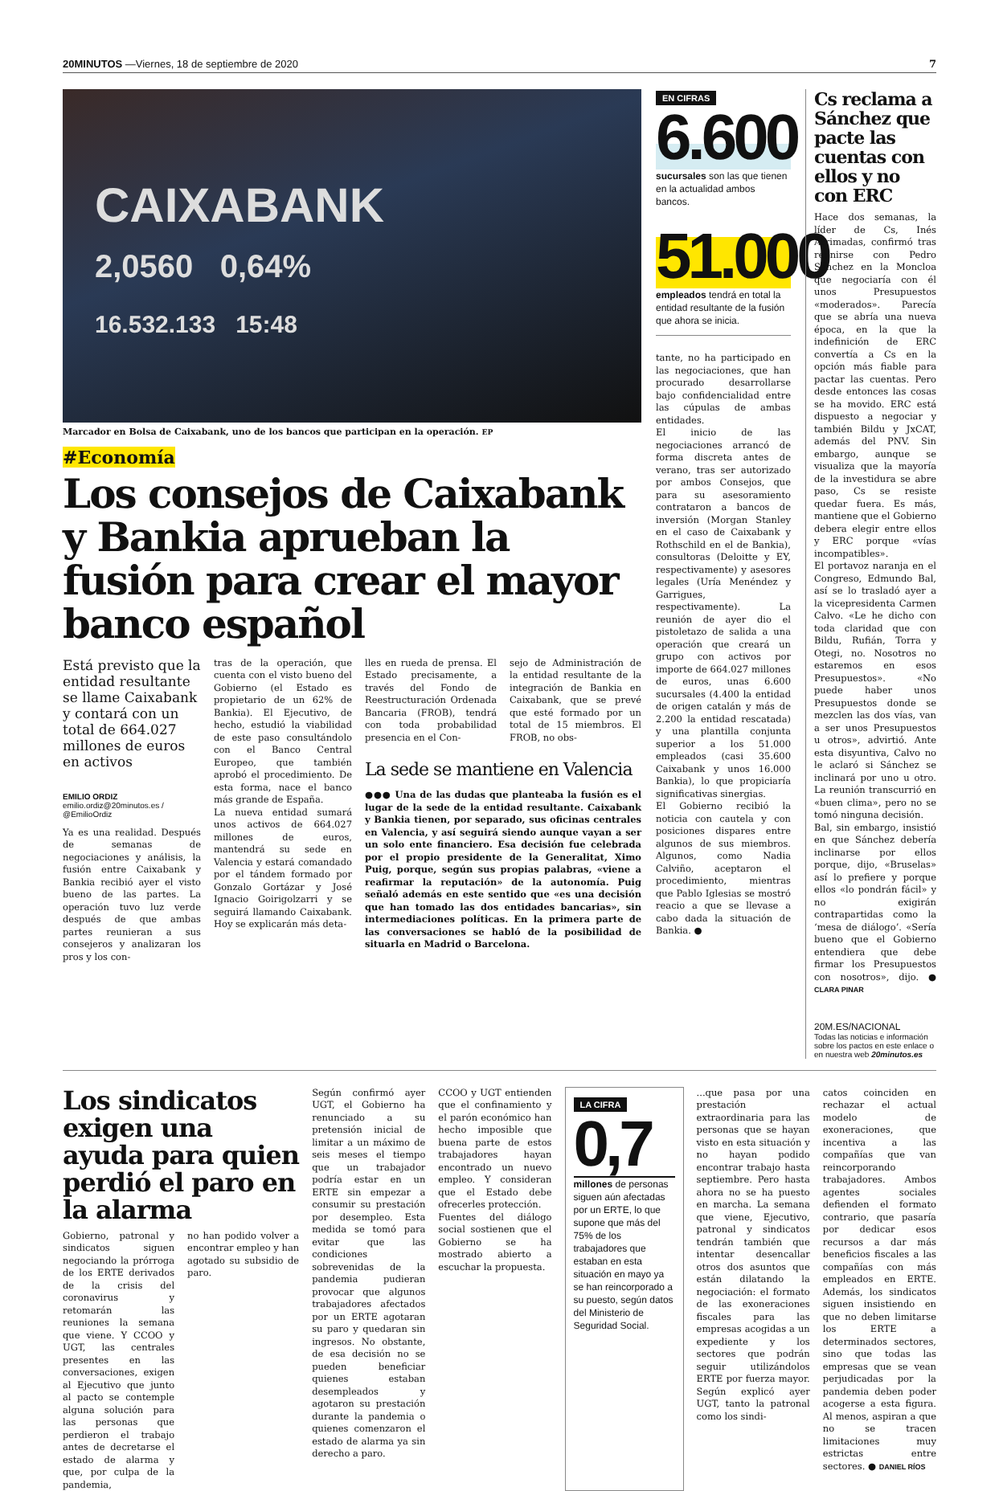20MINUTOS —Viernes, 18 de septiembre de 2020 7
CAIXABANK
2,0560 0,64%
16.532.133 15:48
Marcador en Bolsa de Caixabank, uno de los bancos que participan en la operación. EP
#Economía
Los consejos de Caixabank y Bankia aprueban la fusión para crear el mayor banco español
Está previsto que la entidad resultante se llame Caixabank y contará con un total de 664.027 millones de euros en activos
EMILIO ORDIZ
emilio.ordiz@20minutos.es / @EmilioOrdiz
Ya es una realidad. Después de semanas de negociaciones y análisis, la fusión entre Caixabank y Bankia recibió ayer el visto bueno de las partes. La operación tuvo luz verde después de que ambas partes reunieran a sus consejeros y analizaran los pros y los con-
tras de la operación, que cuenta con el visto bueno del Gobierno (el Estado es propietario de un 62% de Bankia). El Ejecutivo, de hecho, estudió la viabilidad de este paso consultándolo con el Banco Central Europeo, que también aprobó el procedimiento. De esta forma, nace el banco más grande de España.
La nueva entidad sumará unos activos de 664.027 millones de euros, mantendrá su sede en Valencia y estará comandado por el tándem formado por Gonzalo Gortázar y José Ignacio Goirigolzarri y se seguirá llamando Caixabank. Hoy se explicarán más deta-
lles en rueda de prensa. El Estado precisamente, a través del Fondo de Reestructuración Ordenada Bancaria (FROB), tendrá con toda probabilidad presencia en el Con-
sejo de Administración de la entidad resultante de la integración de Bankia en Caixabank, que se prevé que esté formado por un total de 15 miembros. El FROB, no obs-
La sede se mantiene en Valencia
●●● Una de las dudas que planteaba la fusión es el lugar de la sede de la entidad resultante. Caixabank y Bankia tienen, por separado, sus oficinas centrales en Valencia, y así seguirá siendo aunque vayan a ser un solo ente financiero. Esa decisión fue celebrada por el propio presidente de la Generalitat, Ximo Puig, porque, según sus propias palabras, «viene a reafirmar la reputación» de la autonomía. Puig señaló además en este sentido que «es una decisión que han tomado las dos entidades bancarias», sin intermediaciones políticas. En la primera parte de las conversaciones se habló de la posibilidad de situarla en Madrid o Barcelona.
EN CIFRAS
6.600
sucursales son las que tienen en la actualidad ambos bancos.
51.000
empleados tendrá en total la entidad resultante de la fusión que ahora se inicia.
tante, no ha participado en las negociaciones, que han procurado desarrollarse bajo confidencialidad entre las cúpulas de ambas entidades.
El inicio de las negociaciones arrancó de forma discreta antes de verano, tras ser autorizado por ambos Consejos, que para su asesoramiento contrataron a bancos de inversión (Morgan Stanley en el caso de Caixabank y Rothschild en el de Bankia), consultoras (Deloitte y EY, respectivamente) y asesores legales (Uría Menéndez y Garrigues, respectivamente). La reunión de ayer dio el pistoletazo de salida a una operación que creará un grupo con activos por importe de 664.027 millones de euros, unas 6.600 sucursales (4.400 la entidad de origen catalán y más de 2.200 la entidad rescatada) y una plantilla conjunta superior a los 51.000 empleados (casi 35.600 Caixabank y unos 16.000 Bankia), lo que propiciaría significativas sinergias.
El Gobierno recibió la noticia con cautela y con posiciones dispares entre algunos de sus miembros. Algunos, como Nadia Calviño, aceptaron el procedimiento, mientras que Pablo Iglesias se mostró reacio a que se llevase a cabo dada la situación de Bankia. ●
Cs reclama a Sánchez que pacte las cuentas con ellos y no con ERC
Hace dos semanas, la líder de Cs, Inés Arrimadas, confirmó tras reunirse con Pedro Sánchez en la Moncloa que negociaría con él unos Presupuestos «moderados». Parecía que se abría una nueva época, en la que la indefinición de ERC convertía a Cs en la opción más fiable para pactar las cuentas. Pero desde entonces las cosas se ha movido. ERC está dispuesto a negociar y también Bildu y JxCAT, además del PNV. Sin embargo, aunque se visualiza que la mayoría de la investidura se abre paso, Cs se resiste quedar fuera. Es más, mantiene que el Gobierno debera elegir entre ellos y ERC porque «vías incompatibles».
El portavoz naranja en el Congreso, Edmundo Bal, así se lo trasladó ayer a la vicepresidenta Carmen Calvo. «Le he dicho con toda claridad que con Bildu, Rufián, Torra y Otegi, no. Nosotros no estaremos en esos Presupuestos». «No puede haber unos Presupuestos donde se mezclen las dos vías, van a ser unos Presupuestos u otros», advirtió. Ante esta disyuntiva, Calvo no le aclaró si Sánchez se inclinará por uno u otro. La reunión transcurrió en «buen clima», pero no se tomó ninguna decisión.
Bal, sin embargo, insistió en que Sánchez debería inclinarse por ellos porque, dijo, «Bruselas» así lo prefiere y porque ellos «lo pondrán fácil» y no exigirán contrapartidas como la ‘mesa de diálogo’. «Sería bueno que el Gobierno entendiera que debe firmar los Presupuestos con nosotros», dijo. ● CLARA PINAR
20M.ES/NACIONAL
Todas las noticias e información sobre los pactos en este enlace o en nuestra web 20minutos.es
Los sindicatos exigen una ayuda para quien perdió el paro en la alarma
Gobierno, patronal y sindicatos siguen negociando la prórroga de los ERTE derivados de la crisis del coronavirus y retomarán las reuniones la semana que viene. Y CCOO y UGT, las centrales presentes en las conversaciones, exigen al Ejecutivo que junto al pacto se contemple alguna solución para las personas que perdieron el trabajo antes de decretarse el estado de alarma y que, por culpa de la pandemia,
no han podido volver a encontrar empleo y han agotado su subsidio de paro.
Según confirmó ayer UGT, el Gobierno ha renunciado a su pretensión inicial de limitar a un máximo de seis meses el tiempo que un trabajador podría estar en un ERTE sin empezar a consumir su prestación por desempleo. Esta medida se tomó para evitar que las condiciones sobrevenidas de la pandemia pudieran provocar que algunos trabajadores afectados por un ERTE agotaran su paro y quedaran sin ingresos. No obstante, de esa decisión no se pueden beneficiar quienes estaban desempleados y agotaron su prestación durante la pandemia o quienes comenzaron el estado de alarma ya sin derecho a paro.
CCOO y UGT entienden que el confinamiento y el parón económico han hecho imposible que buena parte de estos trabajadores hayan encontrado un nuevo empleo. Y consideran que el Estado debe ofrecerles protección.
Fuentes del diálogo social sostienen que el Gobierno se ha mostrado abierto a escuchar la propuesta.
LA CIFRA
0,7
millones de personas siguen aún afectadas por un ERTE, lo que supone que más del 75% de los trabajadores que estaban en esta situación en mayo ya se han reincorporado a su puesto, según datos del Ministerio de Seguridad Social.
...que pasa por una prestación extraordinaria para las personas que se hayan visto en esta situación y no hayan podido encontrar trabajo hasta septiembre. Pero hasta ahora no se ha puesto en marcha. La semana que viene, Ejecutivo, patronal y sindicatos tendrán también que intentar desencallar otros dos asuntos que están dilatando la negociación: el formato de las exoneraciones fiscales para las empresas acogidas a un expediente y los sectores que podrán seguir utilizándolos ERTE por fuerza mayor. Según explicó ayer UGT, tanto la patronal como los sindi-
catos coinciden en rechazar el actual modelo de exoneraciones, que incentiva a las compañías que van reincorporando trabajadores. Ambos agentes sociales defienden el formato contrario, que pasaría por dedicar esos recursos a dar más beneficios fiscales a las compañías con más empleados en ERTE. Además, los sindicatos siguen insistiendo en que no deben limitarse los ERTE a determinados sectores, sino que todas las empresas que se vean perjudicadas por la pandemia deben poder acogerse a esta figura. Al menos, aspiran a que no se tracen limitaciones muy estrictas entre sectores. ● DANIEL RÍOS